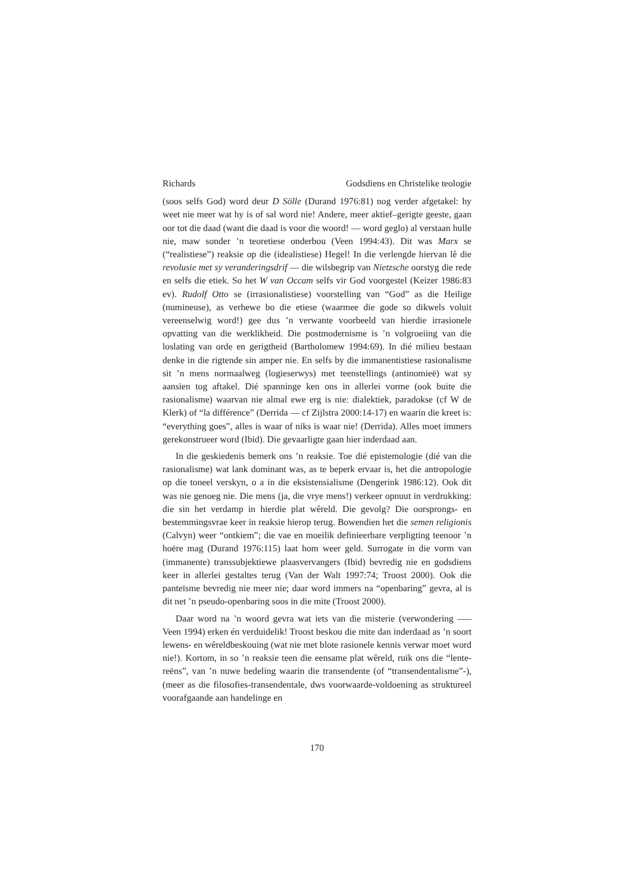Richards Godsdiens en Christelike teologie
(soos selfs God) word deur D Sölle (Durand 1976:81) nog verder afgetakel: hy weet nie meer wat hy is of sal word nie! Andere, meer aktief–gerigte geeste, gaan oor tot die daad (want die daad is voor die woord! — word geglo) al verstaan hulle nie, maw sonder ’n teoretiese onderbou (Veen 1994:43). Dit was Marx se (“realistiese”) reaksie op die (idealistiese) Hegel! In die verlengde hiervan lê die revolusie met sy veranderingsdrif — die wilsbegrip van Nietzsche oorstyg die rede en selfs die etiek. So het W van Occam selfs vir God voorgestel (Keizer 1986:83 ev). Rudolf Otto se (irrasionalistiese) voorstelling van “God” as die Heilige (numineuse), as verhewe bo die etiese (waarmee die gode so dikwels voluit vereenselwig word!) gee dus ’n verwante voorbeeld van hierdie irrasionele opvatting van die werklikheid. Die postmodernisme is ’n volgroeiing van die loslating van orde en gerigtheid (Bartholomew 1994:69). In dié milieu bestaan denke in die rigtende sin amper nie. En selfs by die immanentistiese rasionalisme sit ’n mens normaalweg (logieserwys) met teenstellings (antinomieë) wat sy aansien tog aftakel. Dié spanninge ken ons in allerlei vorme (ook buite die rasionalisme) waarvan nie almal ewe erg is nie: dialektiek, paradokse (cf W de Klerk) of “la différence” (Derrida — cf Zijlstra 2000:14-17) en waarin die kreet is: “everything goes”, alles is waar of niks is waar nie! (Derrida). Alles moet immers gerekonstrueer word (Ibid). Die gevaarligte gaan hier inderdaad aan.
In die geskiedenis bemerk ons ’n reaksie. Toe dié epistemologie (dié van die rasionalisme) wat lank dominant was, as te beperk ervaar is, het die antropologie op die toneel verskyn, o a in die eksistensialisme (Dengerink 1986:12). Ook dit was nie genoeg nie. Die mens (ja, die vrye mens!) verkeer opnuut in verdrukking: die sin het verdamp in hierdie plat wêreld. Die gevolg? Die oorsprongs- en bestemmingsvrae keer in reaksie hierop terug. Bowendien het die semen religionis (Calvyn) weer “ontkiem”; die vae en moeilik definieerbare verpligting teenoor ’n hoëre mag (Durand 1976:115) laat hom weer geld. Surrogate in die vorm van (immanente) transsubjektiewe plaasvervangers (Ibid) bevredig nie en godsdiens keer in allerlei gestaltes terug (Van der Walt 1997:74; Troost 2000). Ook die panteïsme bevredig nie meer nie; daar word immers na “openbaring” gevra, al is dit net ’n pseudo-openbaring soos in die mite (Troost 2000).
Daar word na ’n woord gevra wat iets van die misterie (verwondering —– Veen 1994) erken én verduidelik! Troost beskou die mite dan inderdaad as ’n soort lewens- en wêreldbeskouing (wat nie met blote rasionele kennis verwar moet word nie!). Kortom, in so ’n reaksie teen die eensame plat wêreld, ruik ons die “lente-reëns”, van ’n nuwe bedeling waarin die transendente (of “transendentalisme”-), (meer as die filosofies-transendentale, dws voorwaarde-voldoening as struktureel voorafgaande aan handelinge en
170